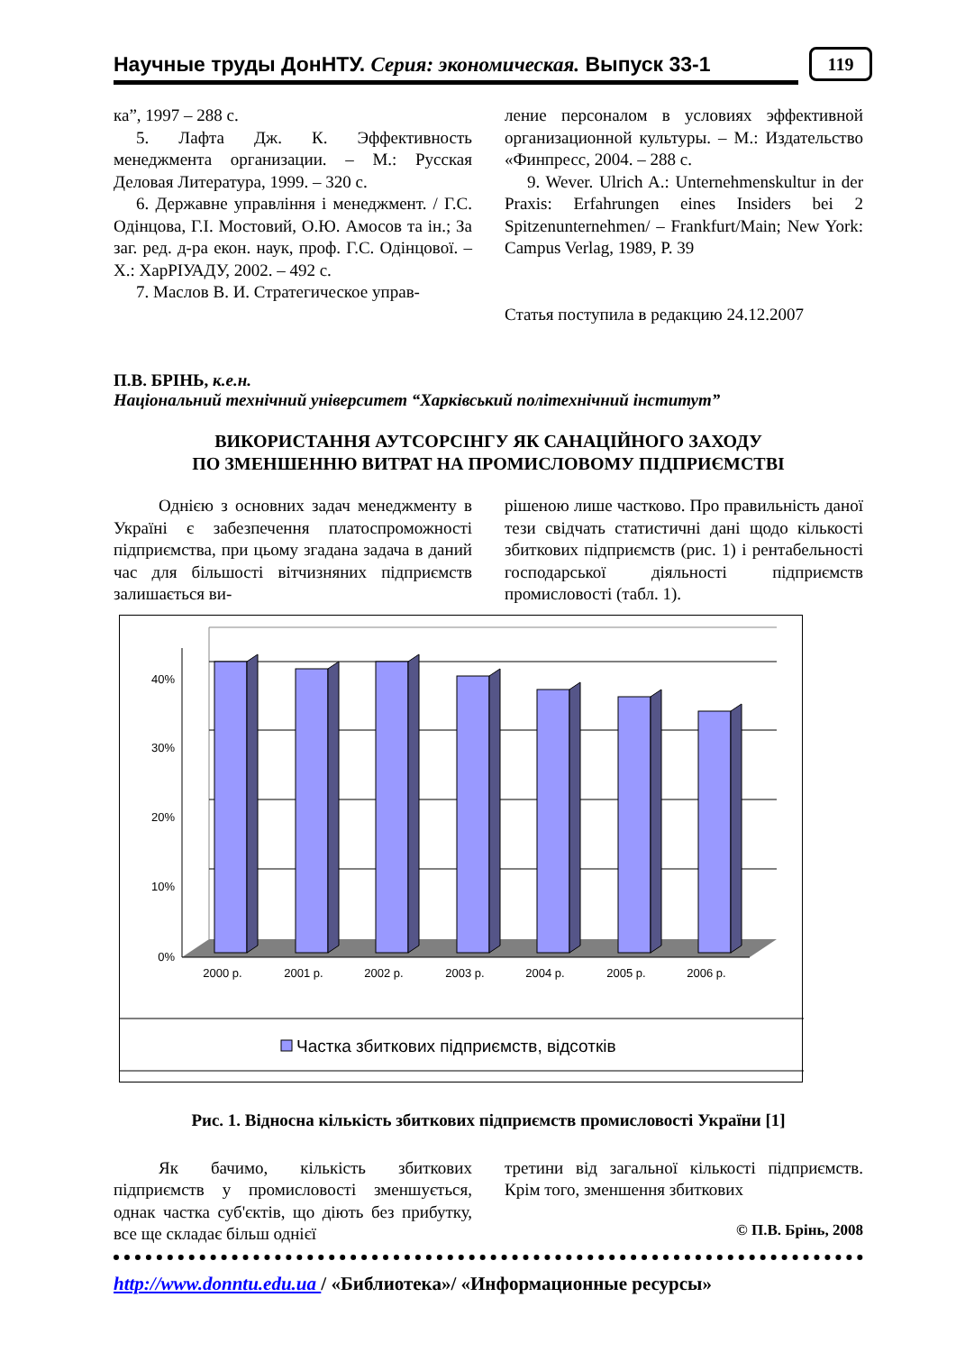Научные труды ДонНТУ. Серия: экономическая. Выпуск 33-1 119
ка”, 1997 – 288 с.
5. Лафта Дж. К. Эффективность менеджмента организации. – М.: Русская Деловая Литература, 1999. – 320 с.
6. Державне управління і менеджмент. / Г.С. Одінцова, Г.І. Мостовий, О.Ю. Амосов та ін.; За заг. ред. д-ра екон. наук, проф. Г.С. Одінцової. – Х.: ХарРІУАДУ, 2002. – 492 с.
7. Маслов В. И. Стратегическое управ-
ление персоналом в условиях эффективной организационной культуры. – М.: Издательство «Финпресс, 2004. – 288 с.
9. Wever. Ulrich A.: Unternehmenskultur in der Praxis: Erfahrungen eines Insiders bei 2 Spitzenunternehmen/ – Frankfurt/Main; New York: Campus Verlag, 1989, P. 39
Статья поступила в редакцию 24.12.2007
П.В. БРІНЬ, к.е.н.
Національний технічний університет “Харківський політехнічний інститут”
ВИКОРИСТАННЯ АУТСОРСІНГУ ЯК САНАЦІЙНОГО ЗАХОДУ
ПО ЗМЕНШЕННЮ ВИТРАТ НА ПРОМИСЛОВОМУ ПІДПРИЄМСТВІ
Однією з основних задач менеджменту в Україні є забезпечення платоспроможності підприємства, при цьому згадана задача в даний час для більшості вітчизняних підприємств залишається ви-
рішеною лише частково. Про правильність даної тези свідчать статистичні дані щодо кількості збиткових підприємств (рис. 1) і рентабельності господарської діяльності підприємств промисловості (табл. 1).
40%
30%
20%
10%
0%
2000 р.
2001 р.
2002 р.
2003 р.
2004 р.
2005 р.
2006 р.
Частка збиткових підприємств, відсотків
Рис. 1. Відносна кількість збиткових підприємств промисловості України [1]
Як бачимо, кількість збиткових підприємств у промисловості зменшується, однак частка суб'єктів, що діють без прибутку, все ще складає більш однієї
третини від загальної кількості підприємств. Крім того, зменшення збиткових
© П.В. Брінь, 2008
http://www.donntu.edu.ua / «Библиотека»/ «Информационные ресурсы»